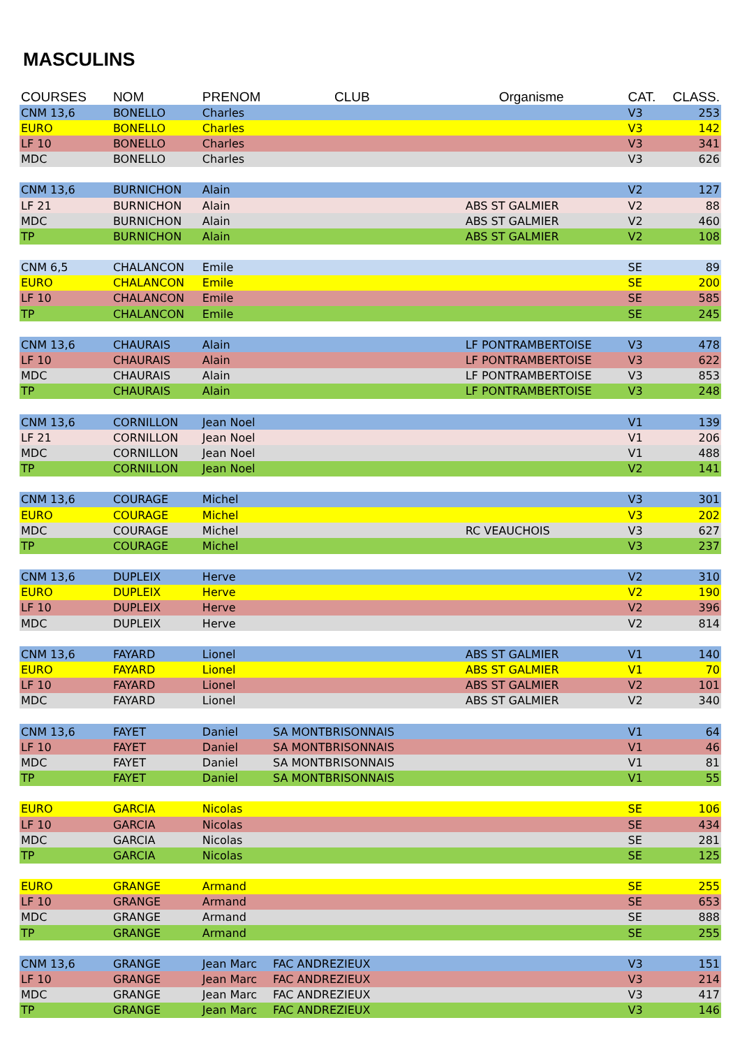MASCULINS
| COURSES | NOM | PRENOM | CLUB | Organisme | CAT. | CLASS. |
| --- | --- | --- | --- | --- | --- | --- |
| CNM 13,6 | BONELLO | Charles | | | V3 | 253 |
| EURO | BONELLO | Charles | | | V3 | 142 |
| LF 10 | BONELLO | Charles | | | V3 | 341 |
| MDC | BONELLO | Charles | | | V3 | 626 |
| CNM 13,6 | BURNICHON | Alain | | | V2 | 127 |
| LF 21 | BURNICHON | Alain | | ABS ST GALMIER | V2 | 88 |
| MDC | BURNICHON | Alain | | ABS ST GALMIER | V2 | 460 |
| TP | BURNICHON | Alain | | ABS ST GALMIER | V2 | 108 |
| CNM 6,5 | CHALANCON | Emile | | | SE | 89 |
| EURO | CHALANCON | Emile | | | SE | 200 |
| LF 10 | CHALANCON | Emile | | | SE | 585 |
| TP | CHALANCON | Emile | | | SE | 245 |
| CNM 13,6 | CHAURAIS | Alain | | LF PONTRAMBERTOISE | V3 | 478 |
| LF 10 | CHAURAIS | Alain | | LF PONTRAMBERTOISE | V3 | 622 |
| MDC | CHAURAIS | Alain | | LF PONTRAMBERTOISE | V3 | 853 |
| TP | CHAURAIS | Alain | | LF PONTRAMBERTOISE | V3 | 248 |
| CNM 13,6 | CORNILLON | Jean Noel | | | V1 | 139 |
| LF 21 | CORNILLON | Jean Noel | | | V1 | 206 |
| MDC | CORNILLON | Jean Noel | | | V1 | 488 |
| TP | CORNILLON | Jean Noel | | | V2 | 141 |
| CNM 13,6 | COURAGE | Michel | | | V3 | 301 |
| EURO | COURAGE | Michel | | | V3 | 202 |
| MDC | COURAGE | Michel | | RC VEAUCHOIS | V3 | 627 |
| TP | COURAGE | Michel | | | V3 | 237 |
| CNM 13,6 | DUPLEIX | Herve | | | V2 | 310 |
| EURO | DUPLEIX | Herve | | | V2 | 190 |
| LF 10 | DUPLEIX | Herve | | | V2 | 396 |
| MDC | DUPLEIX | Herve | | | V2 | 814 |
| CNM 13,6 | FAYARD | Lionel | | ABS ST GALMIER | V1 | 140 |
| EURO | FAYARD | Lionel | | ABS ST GALMIER | V1 | 70 |
| LF 10 | FAYARD | Lionel | | ABS ST GALMIER | V2 | 101 |
| MDC | FAYARD | Lionel | | ABS ST GALMIER | V2 | 340 |
| CNM 13,6 | FAYET | Daniel | SA MONTBRISONNAIS | | V1 | 64 |
| LF 10 | FAYET | Daniel | SA MONTBRISONNAIS | | V1 | 46 |
| MDC | FAYET | Daniel | SA MONTBRISONNAIS | | V1 | 81 |
| TP | FAYET | Daniel | SA MONTBRISONNAIS | | V1 | 55 |
| EURO | GARCIA | Nicolas | | | SE | 106 |
| LF 10 | GARCIA | Nicolas | | | SE | 434 |
| MDC | GARCIA | Nicolas | | | SE | 281 |
| TP | GARCIA | Nicolas | | | SE | 125 |
| EURO | GRANGE | Armand | | | SE | 255 |
| LF 10 | GRANGE | Armand | | | SE | 653 |
| MDC | GRANGE | Armand | | | SE | 888 |
| TP | GRANGE | Armand | | | SE | 255 |
| CNM 13,6 | GRANGE | Jean Marc | FAC ANDREZIEUX | | V3 | 151 |
| LF 10 | GRANGE | Jean Marc | FAC ANDREZIEUX | | V3 | 214 |
| MDC | GRANGE | Jean Marc | FAC ANDREZIEUX | | V3 | 417 |
| TP | GRANGE | Jean Marc | FAC ANDREZIEUX | | V3 | 146 |